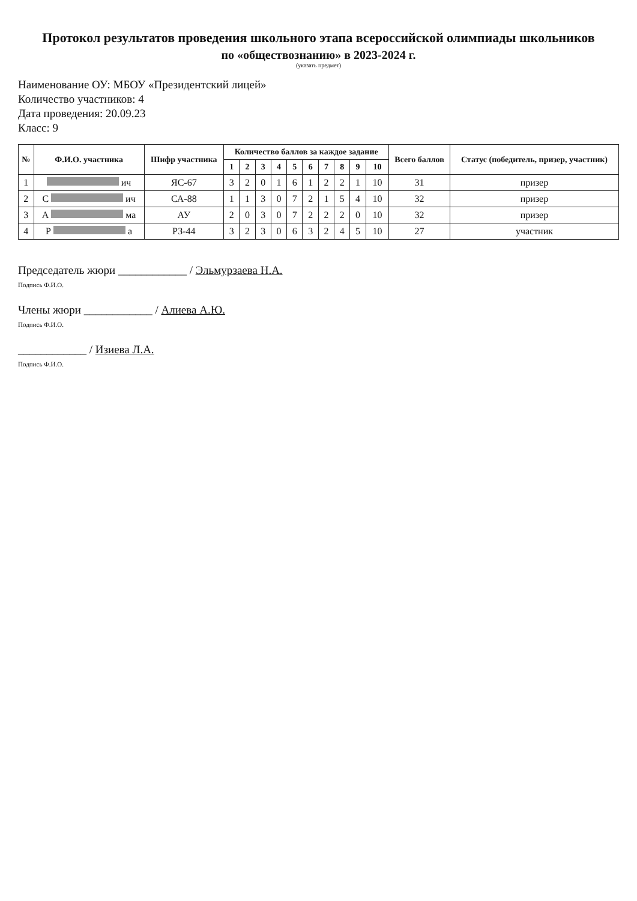Протокол результатов проведения школьного этапа всероссийской олимпиады школьников
по «обществознанию» в 2023-2024 г.
(указать предмет)
Наименование ОУ: МБОУ «Президентский лицей»
Количество участников: 4
Дата проведения: 20.09.23
Класс: 9
| № | Ф.И.О. участника | Шифр участника | Количество баллов за каждое задание | | | | | | | | | | Всего баллов | Статус (победитель, призер, участник) |
| --- | --- | --- | --- | --- | --- | --- | --- | --- | --- | --- | --- | --- | --- | --- |
| | | | 1 | 2 | 3 | 4 | 5 | 6 | 7 | 8 | 9 | 10 | | |
| 1 | ич | ЯС-67 | 3 | 2 | 0 | 1 | 6 | 1 | 2 | 2 | 1 | 10 | 31 | призер |
| 2 | С ич | СА-88 | 1 | 1 | 3 | 0 | 7 | 2 | 1 | 5 | 4 | 10 | 32 | призер |
| 3 | А ма | АУ | 2 | 0 | 3 | 0 | 7 | 2 | 2 | 2 | 0 | 10 | 32 | призер |
| 4 | Р а | РЗ-44 | 3 | 2 | 3 | 0 | 6 | 3 | 2 | 4 | 5 | 10 | 27 | участник |
Председатель жюри ____________ / Эльмурзаева Н.А.
Подпись Ф.И.О.
Члены жюри ____________ / Алиева А.Ю.
Подпись Ф.И.О.
____________ / Изиева Л.А.
Подпись Ф.И.О.